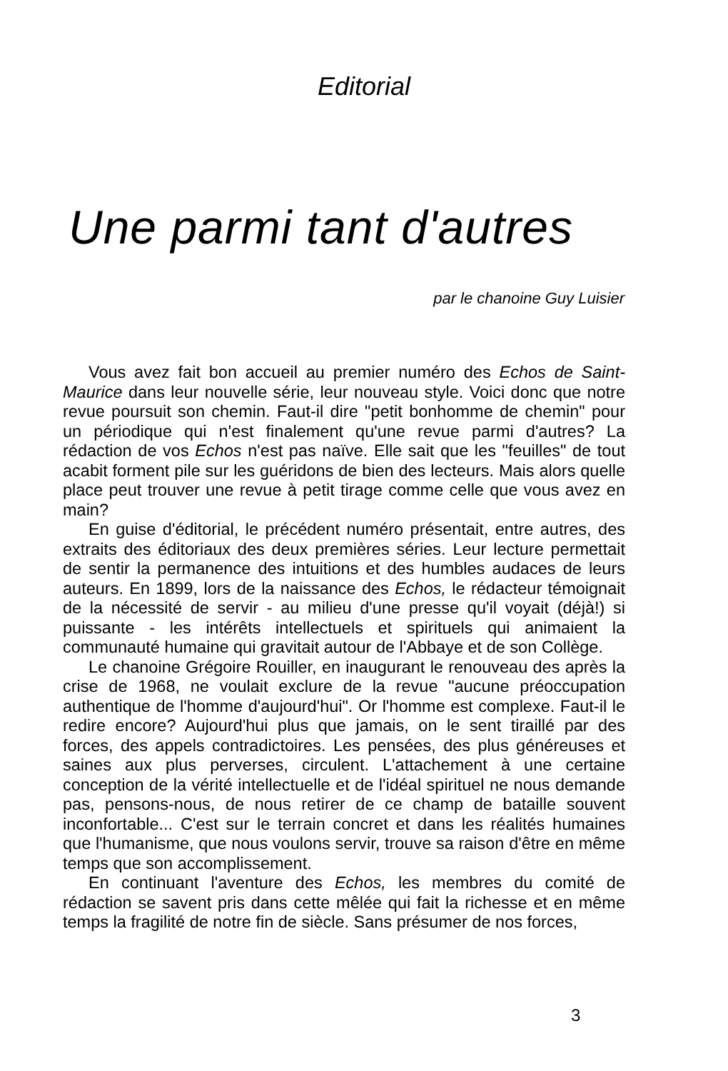Editorial
Une parmi tant d'autres
par le chanoine Guy Luisier
Vous avez fait bon accueil au premier numéro des Echos de Saint-Maurice dans leur nouvelle série, leur nouveau style. Voici donc que notre revue poursuit son chemin. Faut-il dire "petit bonhomme de chemin" pour un périodique qui n'est finalement qu'une revue parmi d'autres? La rédaction de vos Echos n'est pas naïve. Elle sait que les "feuilles" de tout acabit forment pile sur les guéridons de bien des lecteurs. Mais alors quelle place peut trouver une revue à petit tirage comme celle que vous avez en main?
En guise d'éditorial, le précédent numéro présentait, entre autres, des extraits des éditoriaux des deux premières séries. Leur lecture permettait de sentir la permanence des intuitions et des humbles audaces de leurs auteurs. En 1899, lors de la naissance des Echos, le rédacteur témoignait de la nécessité de servir - au milieu d'une presse qu'il voyait (déjà!) si puissante - les intérêts intellectuels et spirituels qui animaient la communauté humaine qui gravitait autour de l'Abbaye et de son Collège.
Le chanoine Grégoire Rouiller, en inaugurant le renouveau des après la crise de 1968, ne voulait exclure de la revue "aucune préoccupation authentique de l'homme d'aujourd'hui". Or l'homme est complexe. Faut-il le redire encore? Aujourd'hui plus que jamais, on le sent tiraillé par des forces, des appels contradictoires. Les pensées, des plus généreuses et saines aux plus perverses, circulent. L'attachement à une certaine conception de la vérité intellectuelle et de l'idéal spirituel ne nous demande pas, pensons-nous, de nous retirer de ce champ de bataille souvent inconfortable... C'est sur le terrain concret et dans les réalités humaines que l'humanisme, que nous voulons servir, trouve sa raison d'être en même temps que son accomplissement.
En continuant l'aventure des Echos, les membres du comité de rédaction se savent pris dans cette mêlée qui fait la richesse et en même temps la fragilité de notre fin de siècle. Sans présumer de nos forces,
3